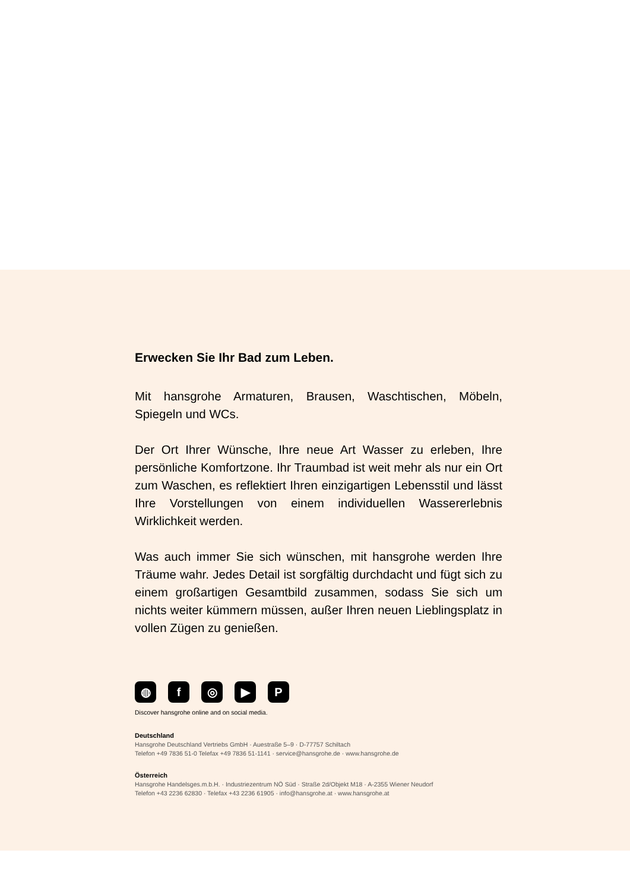Erwecken Sie Ihr Bad zum Leben.
Mit hansgrohe Armaturen, Brausen, Waschtischen, Möbeln, Spiegeln und WCs.
Der Ort Ihrer Wünsche, Ihre neue Art Wasser zu erleben, Ihre persönliche Komfortzone. Ihr Traumbad ist weit mehr als nur ein Ort zum Waschen, es reflektiert Ihren einzigartigen Lebensstil und lässt Ihre Vorstellungen von einem individuellen Wassererlebnis Wirklichkeit werden.
Was auch immer Sie sich wünschen, mit hansgrohe werden Ihre Träume wahr. Jedes Detail ist sorgfältig durchdacht und fügt sich zu einem großartigen Gesamtbild zusammen, sodass Sie sich um nichts weiter kümmern müssen, außer Ihren neuen Lieblingsplatz in vollen Zügen zu genießen.
◍ f ◎ ▶ P
Discover hansgrohe online and on social media.
Deutschland
Hansgrohe Deutschland Vertriebs GmbH · Auestraße 5–9 · D-77757 Schiltach
Telefon +49 7836 51-0 Telefax +49 7836 51-1141 · service@hansgrohe.de · www.hansgrohe.de
Österreich
Hansgrohe Handelsges.m.b.H. · Industriezentrum NÖ Süd · Straße 2d/Objekt M18 · A-2355 Wiener Neudorf
Telefon +43 2236 62830 · Telefax +43 2236 61905 · info@hansgrohe.at · www.hansgrohe.at